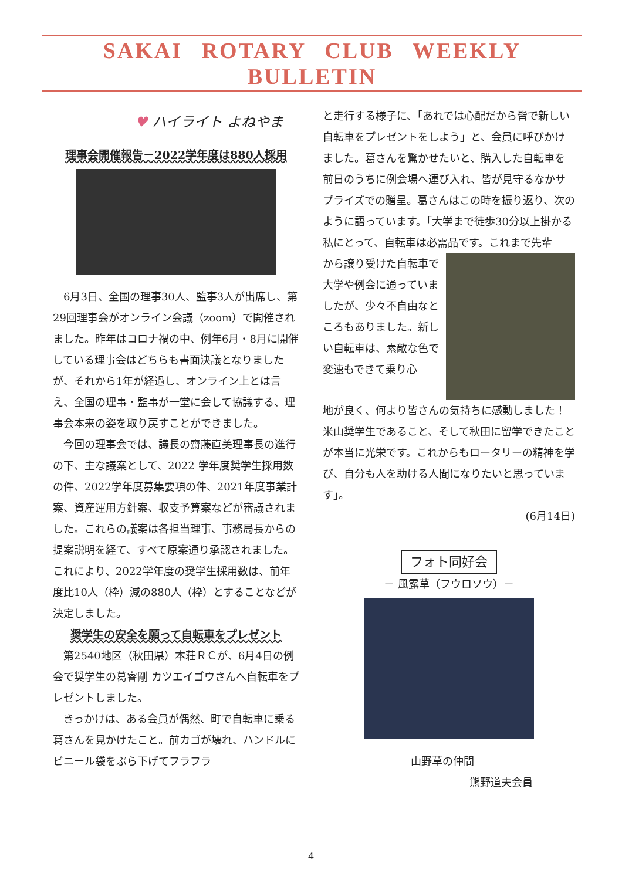SAKAI ROTARY CLUB WEEKLY BULLETIN
♥ ハイライト よねやま
理事会開催報告－2022学年度は880人採用
6月3日、全国の理事30人、監事3人が出席し、第29回理事会がオンライン会議（zoom）で開催されました。昨年はコロナ禍の中、例年6月・8月に開催している理事会はどちらも書面決議となりましたが、それから1年が経過し、オンライン上とは言え、全国の理事・監事が一堂に会して協議する、理事会本来の姿を取り戻すことができました。
今回の理事会では、議長の齋藤直美理事長の進行の下、主な議案として、2022 学年度奨学生採用数の件、2022学年度募集要項の件、2021年度事業計案、資産運用方針案、収支予算案などが審議されました。これらの議案は各担当理事、事務局長からの提案説明を経て、すべて原案通り承認されました。これにより、2022学年度の奨学生採用数は、前年度比10人（枠）減の880人（枠）とすることなどが決定しました。
奨学生の安全を願って自転車をプレゼント
第2540地区（秋田県）本荘ＲＣが、6月4日の例会で奨学生の葛睿剛 カツエイゴウさんへ自転車をプレゼントしました。
きっかけは、ある会員が偶然、町で自転車に乗る葛さんを見かけたこと。前カゴが壊れ、ハンドルにビニール袋をぶら下げてフラフラ
と走行する様子に、「あれでは心配だから皆で新しい自転車をプレゼントをしよう」と、会員に呼びかけました。葛さんを驚かせたいと、購入した自転車を前日のうちに例会場へ運び入れ、皆が見守るなかサプライズでの贈呈。葛さんはこの時を振り返り、次のように語っています。「大学まで徒歩30分以上掛かる私にとって、自転車は必需品です。これまで先輩
から譲り受けた自転車で大学や例会に通っていましたが、少々不自由なところもありました。新しい自転車は、素敵な色で変速もできて乗り心
地が良く、何より皆さんの気持ちに感動しました！米山奨学生であること、そして秋田に留学できたことが本当に光栄です。これからもロータリーの精神を学び、自分も人を助ける人間になりたいと思っています」。
(6月14日)
フォト同好会
－ 風露草（フウロソウ）－
山野草の仲間
熊野道夫会員
4